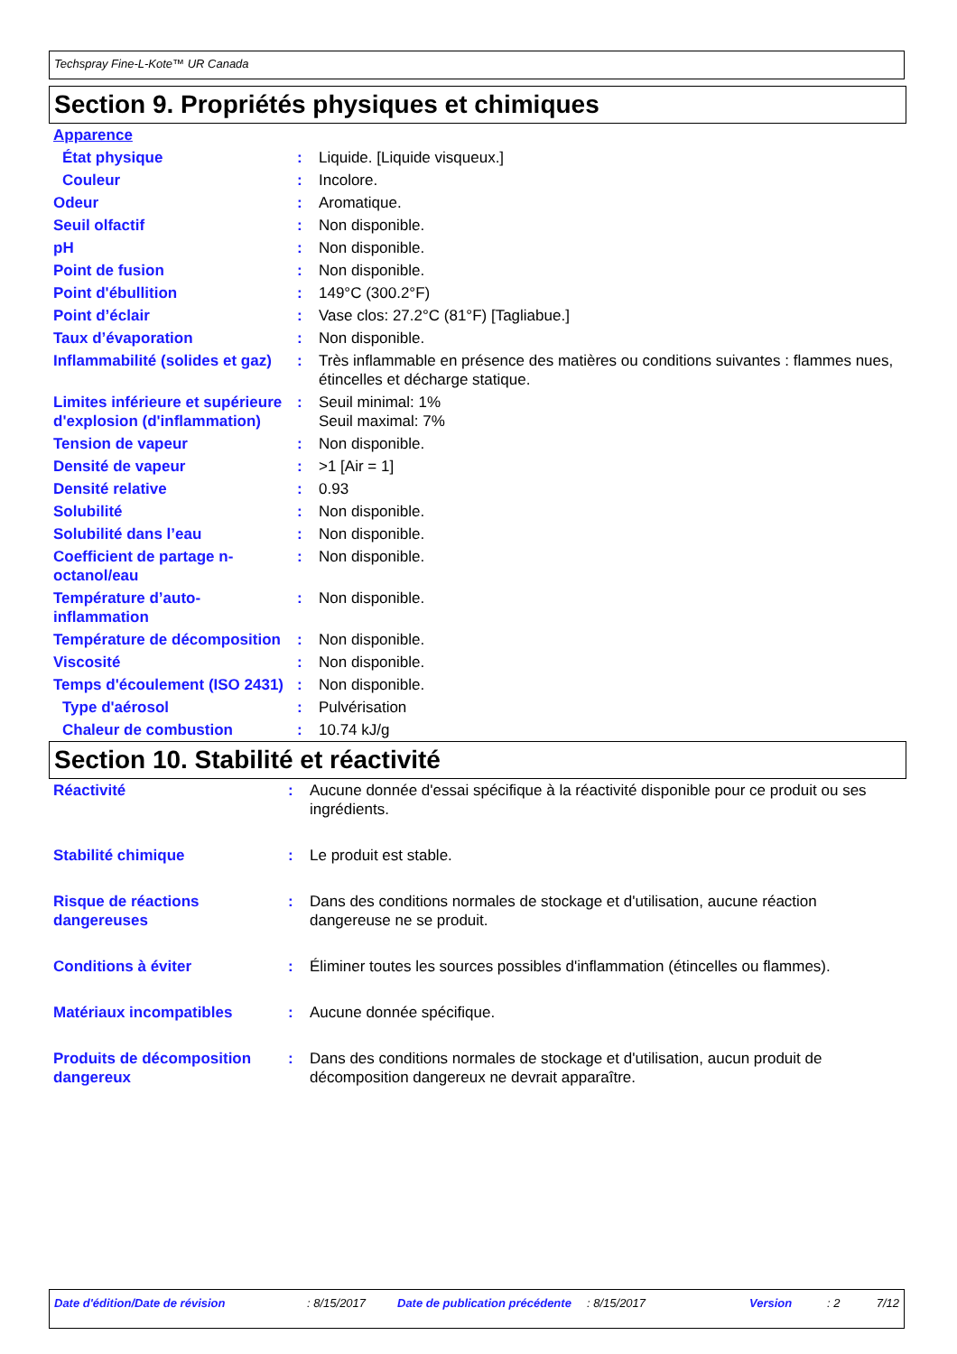Techspray Fine-L-Kote™ UR Canada
Section 9. Propriétés physiques et chimiques
| Apparence | | |
| État physique | : | Liquide. [Liquide visqueux.] |
| Couleur | : | Incolore. |
| Odeur | : | Aromatique. |
| Seuil olfactif | : | Non disponible. |
| pH | : | Non disponible. |
| Point de fusion | : | Non disponible. |
| Point d'ébullition | : | 149°C (300.2°F) |
| Point d’éclair | : | Vase clos: 27.2°C (81°F) [Tagliabue.] |
| Taux d’évaporation | : | Non disponible. |
| Inflammabilité (solides et gaz) | : | Très inflammable en présence des matières ou conditions suivantes : flammes nues, étincelles et décharge statique. |
| Limites inférieure et supérieure d'explosion (d'inflammation) | : | Seuil minimal: 1% Seuil maximal: 7% |
| Tension de vapeur | : | Non disponible. |
| Densité de vapeur | : | >1 [Air = 1] |
| Densité relative | : | 0.93 |
| Solubilité | : | Non disponible. |
| Solubilité dans l’eau | : | Non disponible. |
| Coefficient de partage n-octanol/eau | : | Non disponible. |
| Température d’auto-inflammation | : | Non disponible. |
| Température de décomposition | : | Non disponible. |
| Viscosité | : | Non disponible. |
| Temps d'écoulement (ISO 2431) | : | Non disponible. |
| Type d'aérosol | : | Pulvérisation |
| Chaleur de combustion | : | 10.74 kJ/g |
Section 10. Stabilité et réactivité
| Réactivité | : | Aucune donnée d'essai spécifique à la réactivité disponible pour ce produit ou ses ingrédients. |
| Stabilité chimique | : | Le produit est stable. |
| Risque de réactions dangereuses | : | Dans des conditions normales de stockage et d'utilisation, aucune réaction dangereuse ne se produit. |
| Conditions à éviter | : | Éliminer toutes les sources possibles d'inflammation (étincelles ou flammes). |
| Matériaux incompatibles | : | Aucune donnée spécifique. |
| Produits de décomposition dangereux | : | Dans des conditions normales de stockage et d'utilisation, aucun produit de décomposition dangereux ne devrait apparaître. |
| Date d'édition/Date de révision | : 8/15/2017 | Date de publication précédente | : 8/15/2017 | Version | : 2 | 7/12 |